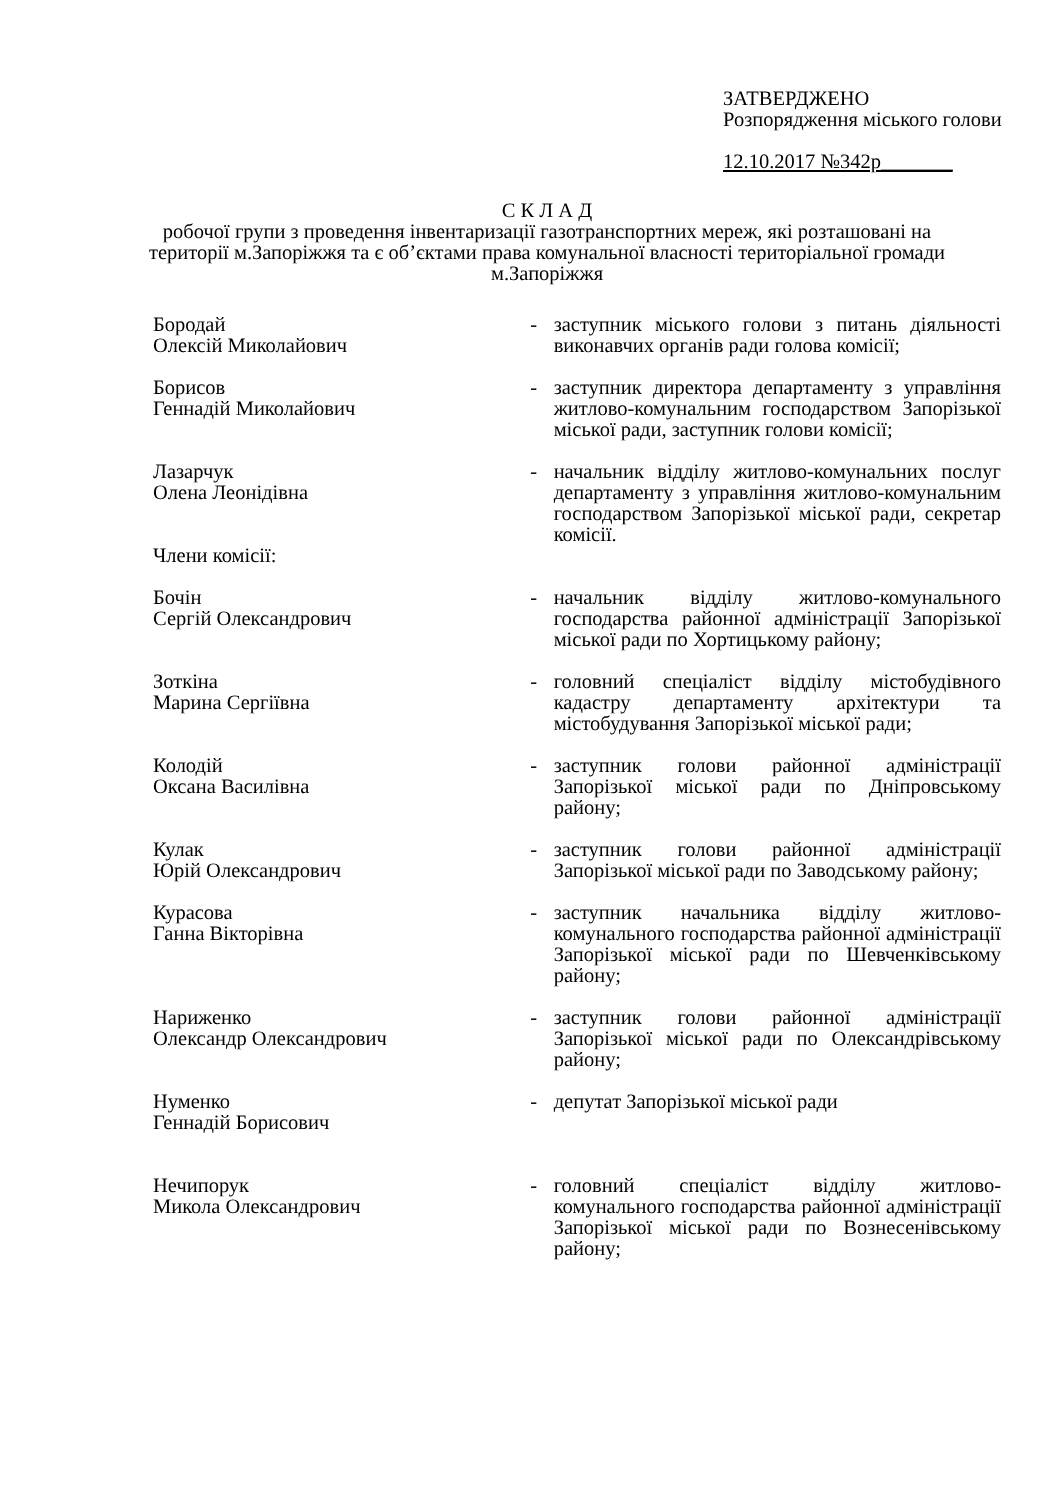ЗАТВЕРДЖЕНО
Розпорядження міського голови
12.10.2017 №342р_______
С К Л А Д
робочої групи з проведення інвентаризації газотранспортних мереж, які розташовані на території м.Запоріжжя та є об’єктами права комунальної власності територіальної громади м.Запоріжжя
Бородай
Олексій Миколайович
- заступник міського голови з питань діяльності виконавчих органів ради голова комісії;
Борисов
Геннадій Миколайович
- заступник директора департаменту з управління житлово-комунальним господарством Запорізької міської ради, заступник голови комісії;
Лазарчук
Олена Леонідівна
- начальник відділу житлово-комунальних послуг департаменту з управління житлово-комунальним господарством Запорізької міської ради, секретар комісії.
Члени комісії:
Бочін
Сергій Олександрович
- начальник відділу житлово-комунального господарства районної адміністрації Запорізької міської ради по Хортицькому району;
Зоткіна
Марина Сергіївна
- головний спеціаліст відділу містобудівного кадастру департаменту архітектури та містобудування Запорізької міської ради;
Колодій
Оксана Василівна
- заступник голови районної адміністрації Запорізької міської ради по Дніпровському району;
Кулак
Юрій Олександрович
- заступник голови районної адміністрації Запорізької міської ради по Заводському району;
Курасова
Ганна Вікторівна
- заступник начальника відділу житлово-комунального господарства районної адміністрації Запорізької міської ради по Шевченківському району;
Нариженко
Олександр Олександрович
- заступник голови районної адміністрації Запорізької міської ради по Олександрівському району;
Нуменко
Геннадій Борисович
- депутат Запорізької міської ради
Нечипорук
Микола Олександрович
- головний спеціаліст відділу житлово-комунального господарства районної адміністрації Запорізької міської ради по Вознесенівському району;